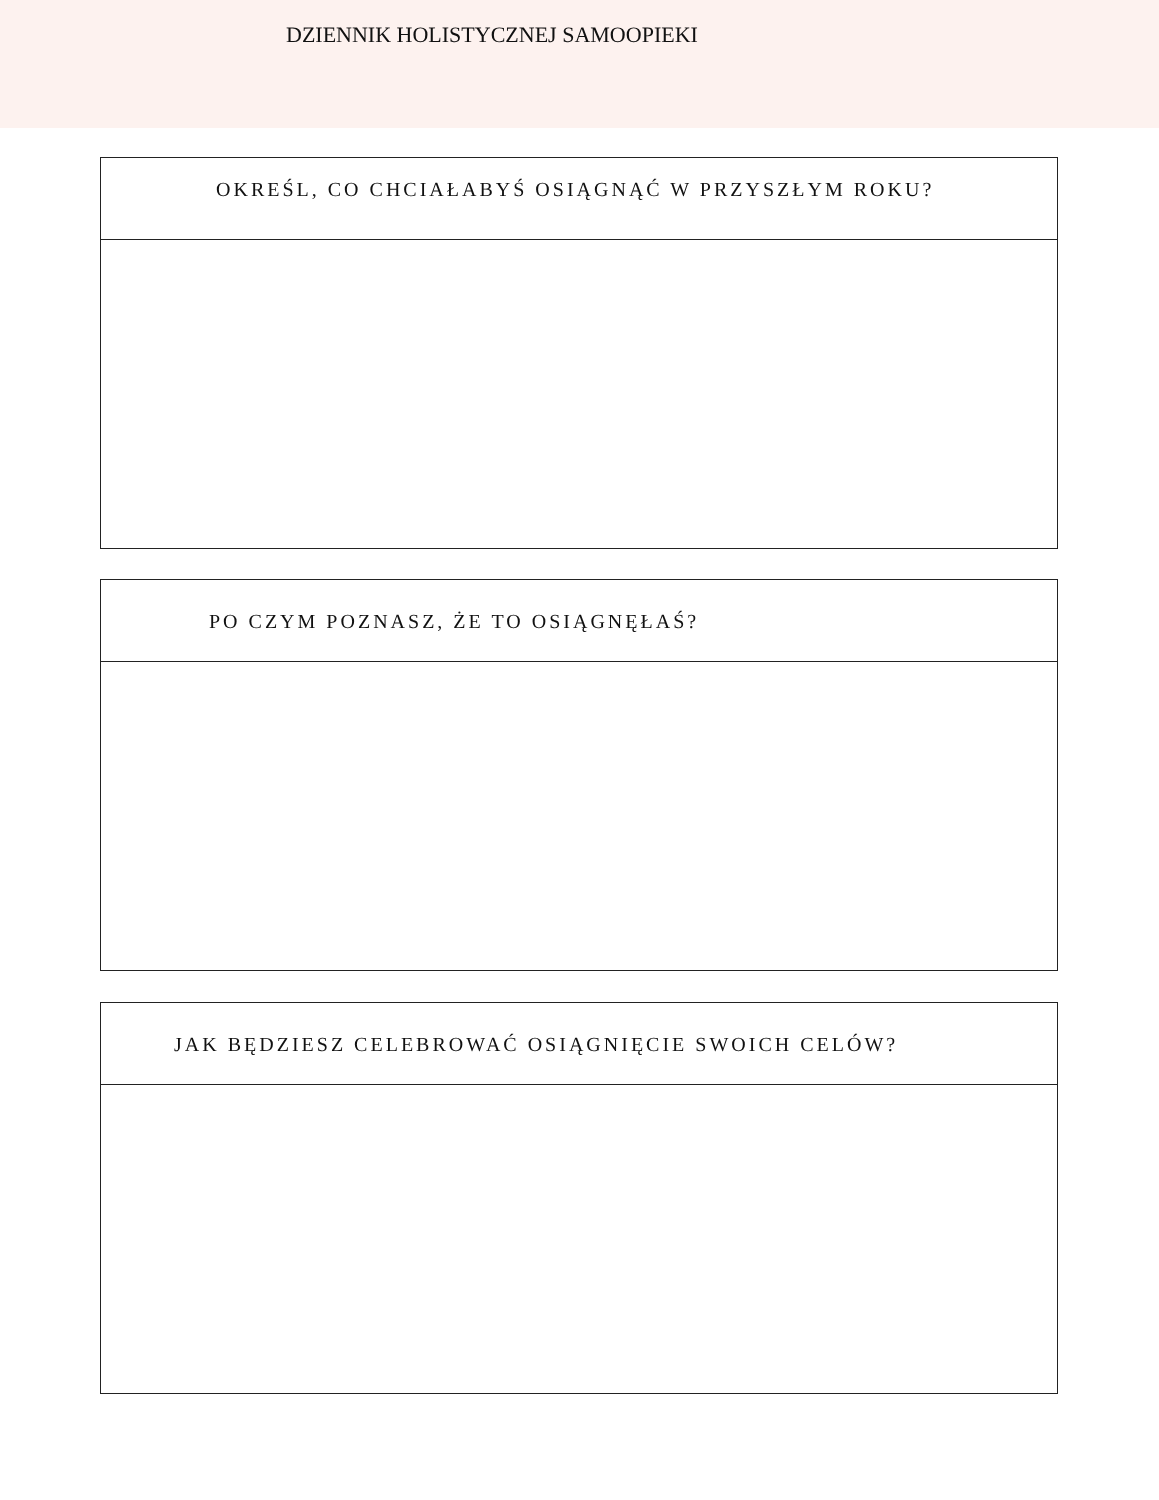DZIENNIK HOLISTYCZNEJ SAMOOPIEKI
OKREŚL, CO CHCIAŁABYŚ OSIĄGNĄĆ W PRZYSZŁYM ROKU?
PO CZYM POZNASZ, ŻE TO OSIĄGNĘŁAŚ?
JAK BĘDZIESZ CELEBROWAĆ OSIĄGNIĘCIE SWOICH CELÓW?